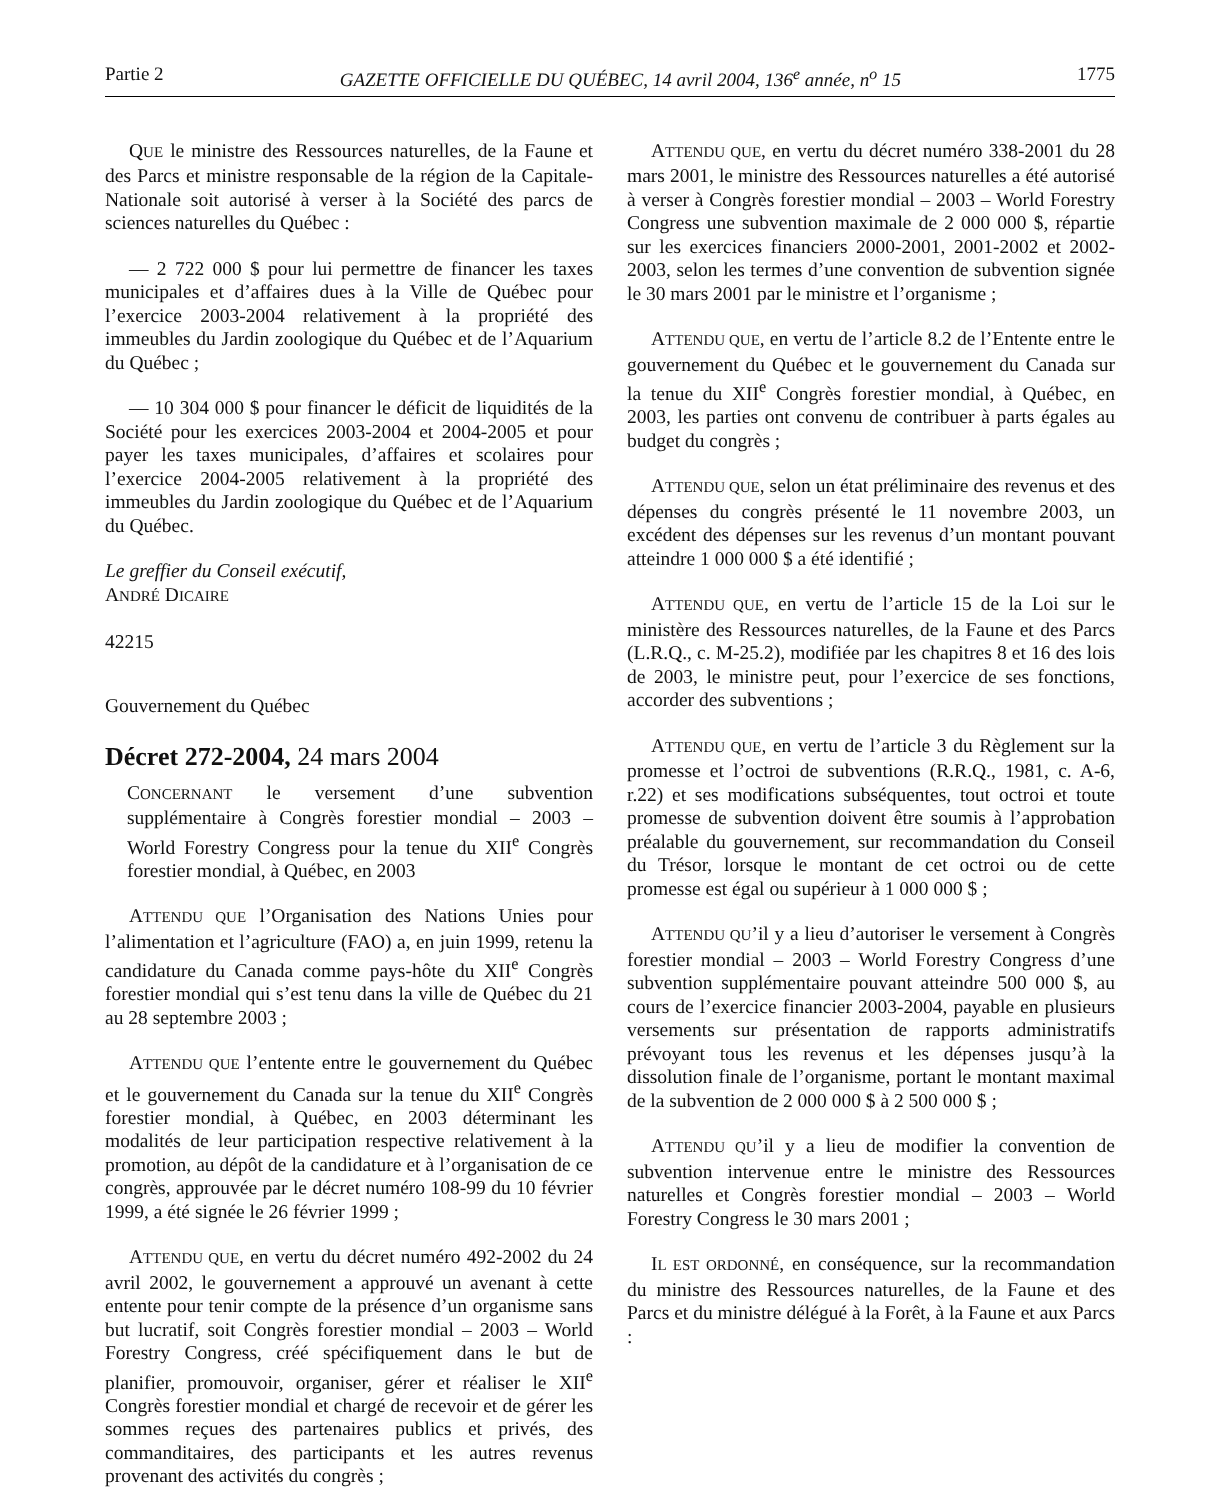Partie 2 GAZETTE OFFICIELLE DU QUÉBEC, 14 avril 2004, 136<sup>e</sup> année, n<sup>o</sup> 15 1775
QUE le ministre des Ressources naturelles, de la Faune et des Parcs et ministre responsable de la région de la Capitale-Nationale soit autorisé à verser à la Société des parcs de sciences naturelles du Québec :
— 2 722 000 $ pour lui permettre de financer les taxes municipales et d’affaires dues à la Ville de Québec pour l’exercice 2003-2004 relativement à la propriété des immeubles du Jardin zoologique du Québec et de l’Aquarium du Québec ;
— 10 304 000 $ pour financer le déficit de liquidités de la Société pour les exercices 2003-2004 et 2004-2005 et pour payer les taxes municipales, d’affaires et scolaires pour l’exercice 2004-2005 relativement à la propriété des immeubles du Jardin zoologique du Québec et de l’Aquarium du Québec.
Le greffier du Conseil exécutif,
ANDRÉ DICAIRE
42215
Gouvernement du Québec
Décret 272-2004, 24 mars 2004
CONCERNANT le versement d’une subvention supplémentaire à Congrès forestier mondial – 2003 – World Forestry Congress pour la tenue du XII<sup>e</sup> Congrès forestier mondial, à Québec, en 2003
ATTENDU QUE l’Organisation des Nations Unies pour l’alimentation et l’agriculture (FAO) a, en juin 1999, retenu la candidature du Canada comme pays-hôte du XII<sup>e</sup> Congrès forestier mondial qui s’est tenu dans la ville de Québec du 21 au 28 septembre 2003 ;
ATTENDU QUE l’entente entre le gouvernement du Québec et le gouvernement du Canada sur la tenue du XII<sup>e</sup> Congrès forestier mondial, à Québec, en 2003 déterminant les modalités de leur participation respective relativement à la promotion, au dépôt de la candidature et à l’organisation de ce congrès, approuvée par le décret numéro 108-99 du 10 février 1999, a été signée le 26 février 1999 ;
ATTENDU QUE, en vertu du décret numéro 492-2002 du 24 avril 2002, le gouvernement a approuvé un avenant à cette entente pour tenir compte de la présence d’un organisme sans but lucratif, soit Congrès forestier mondial – 2003 – World Forestry Congress, créé spécifiquement dans le but de planifier, promouvoir, organiser, gérer et réaliser le XII<sup>e</sup> Congrès forestier mondial et chargé de recevoir et de gérer les sommes reçues des partenaires publics et privés, des commanditaires, des participants et les autres revenus provenant des activités du congrès ;
ATTENDU QUE, en vertu du décret numéro 338-2001 du 28 mars 2001, le ministre des Ressources naturelles a été autorisé à verser à Congrès forestier mondial – 2003 – World Forestry Congress une subvention maximale de 2 000 000 $, répartie sur les exercices financiers 2000-2001, 2001-2002 et 2002-2003, selon les termes d’une convention de subvention signée le 30 mars 2001 par le ministre et l’organisme ;
ATTENDU QUE, en vertu de l’article 8.2 de l’Entente entre le gouvernement du Québec et le gouvernement du Canada sur la tenue du XII<sup>e</sup> Congrès forestier mondial, à Québec, en 2003, les parties ont convenu de contribuer à parts égales au budget du congrès ;
ATTENDU QUE, selon un état préliminaire des revenus et des dépenses du congrès présenté le 11 novembre 2003, un excédent des dépenses sur les revenus d’un montant pouvant atteindre 1 000 000 $ a été identifié ;
ATTENDU QUE, en vertu de l’article 15 de la Loi sur le ministère des Ressources naturelles, de la Faune et des Parcs (L.R.Q., c. M-25.2), modifiée par les chapitres 8 et 16 des lois de 2003, le ministre peut, pour l’exercice de ses fonctions, accorder des subventions ;
ATTENDU QUE, en vertu de l’article 3 du Règlement sur la promesse et l’octroi de subventions (R.R.Q., 1981, c. A-6, r.22) et ses modifications subséquentes, tout octroi et toute promesse de subvention doivent être soumis à l’approbation préalable du gouvernement, sur recommandation du Conseil du Trésor, lorsque le montant de cet octroi ou de cette promesse est égal ou supérieur à 1 000 000 $ ;
ATTENDU QU’il y a lieu d’autoriser le versement à Congrès forestier mondial – 2003 – World Forestry Congress d’une subvention supplémentaire pouvant atteindre 500 000 $, au cours de l’exercice financier 2003-2004, payable en plusieurs versements sur présentation de rapports administratifs prévoyant tous les revenus et les dépenses jusqu’à la dissolution finale de l’organisme, portant le montant maximal de la subvention de 2 000 000 $ à 2 500 000 $ ;
ATTENDU QU’il y a lieu de modifier la convention de subvention intervenue entre le ministre des Ressources naturelles et Congrès forestier mondial – 2003 – World Forestry Congress le 30 mars 2001 ;
IL EST ORDONNÉ, en conséquence, sur la recommandation du ministre des Ressources naturelles, de la Faune et des Parcs et du ministre délégué à la Forêt, à la Faune et aux Parcs :